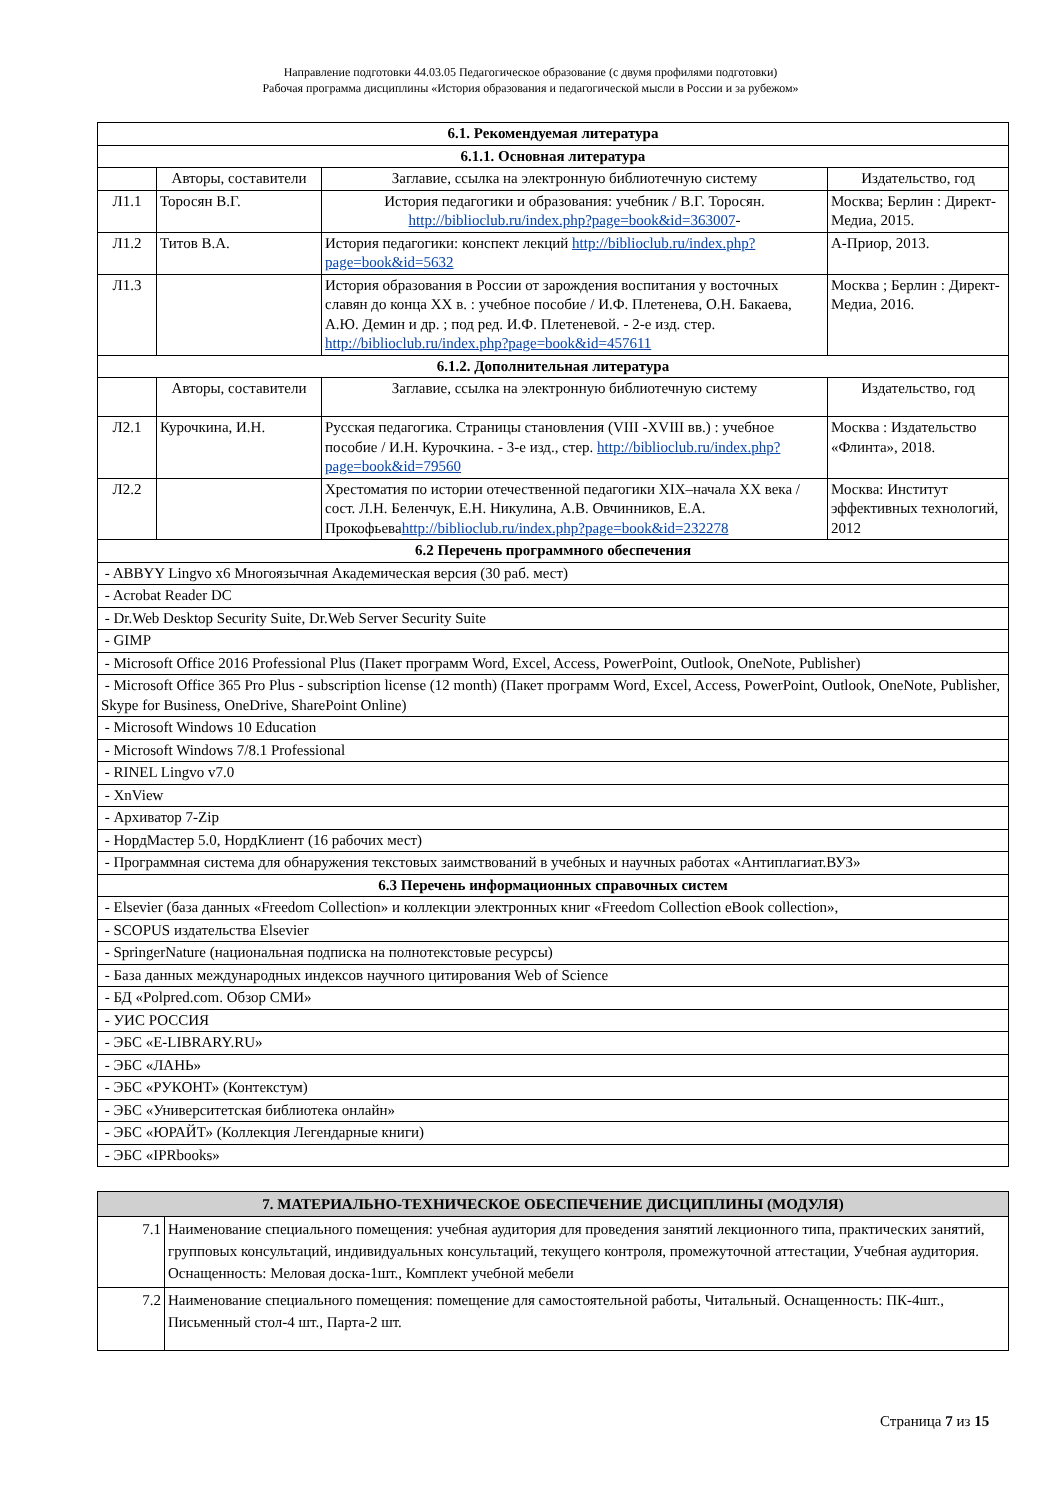Направление подготовки 44.03.05 Педагогическое образование (с двумя профилями подготовки)
Рабочая программа дисциплины «История образования и педагогической мысли в России и за рубежом»
| 6.1. Рекомендуемая литература | | | |
| --- | --- | --- | --- |
| 6.1.1. Основная литература | | | |
| | Авторы, составители | Заглавие, ссылка на электронную библиотечную систему | Издательство, год |
| Л1.1 | Торосян В.Г. | История педагогики и образования: учебник / В.Г. Торосян. http://biblioclub.ru/index.php?page=book&id=363007 - | Москва; Берлин : Директ-Медиа, 2015. |
| Л1.2 | Титов В.А. | История педагогики: конспект лекций http://biblioclub.ru/index.php?page=book&id=5632 | А-Приор, 2013. |
| Л1.3 | | История образования в России от зарождения воспитания у восточных славян до конца XX в. : учебное пособие / И.Ф. Плетенева, О.Н. Бакаева, А.Ю. Демин и др. ; под ред. И.Ф. Плетеневой. - 2-е изд. стер. http://biblioclub.ru/index.php?page=book&id=457611 | Москва ; Берлин : Директ-Медиа, 2016. |
| 6.1.2. Дополнительная литература | | | |
| | Авторы, составители | Заглавие, ссылка на электронную библиотечную систему | Издательство, год |
| Л2.1 | Курочкина, И.Н. | Русская педагогика. Страницы становления (VIII -XVIII вв.) : учебное пособие / И.Н. Курочкина. - 3-е изд., стер. http://biblioclub.ru/index.php?page=book&id=79560 | Москва : Издательство «Флинта», 2018. |
| Л2.2 | | Хрестоматия по истории отечественной педагогики XIX–начала XX века / сост. Л.Н. Беленчук, Е.Н. Никулина, А.В. Овчинников, Е.А. Прокофьева http://biblioclub.ru/index.php?page=book&id=232278 | Москва: Институт эффективных технологий, 2012 |
| 6.2 Перечень программного обеспечения | | | |
| - ABBYY Lingvo x6 Многоязычная Академическая версия (30 раб. мест) | | | |
| - Acrobat Reader DC | | | |
| - Dr.Web Desktop Security Suite, Dr.Web Server Security Suite | | | |
| - GIMP | | | |
| - Microsoft Office 2016 Professional Plus (Пакет программ Word, Excel, Access, PowerPoint, Outlook, OneNote, Publisher) | | | |
| - Microsoft Office 365 Pro Plus - subscription license (12 month) (Пакет программ Word, Excel, Access, PowerPoint, Outlook, OneNote, Publisher, Skype for Business, OneDrive, SharePoint Online) | | | |
| - Microsoft Windows 10 Education | | | |
| - Microsoft Windows 7/8.1 Professional | | | |
| - RINEL Lingvo v7.0 | | | |
| - XnView | | | |
| - Архиватор 7-Zip | | | |
| - НордМастер 5.0, НордКлиент (16 рабочих мест) | | | |
| - Программная система для обнаружения текстовых заимствований в учебных и научных работах «Антиплагиат.ВУЗ» | | | |
| 6.3 Перечень информационных справочных систем | | | |
| - Elsevier (база данных «Freedom Collection» и коллекции электронных книг «Freedom Collection eBook collection», | | | |
| - SCOPUS издательства Elsevier | | | |
| - SpringerNature (национальная подписка на полнотекстовые ресурсы) | | | |
| - База данных международных индексов научного цитирования Web of Science | | | |
| - БД «Polpred.com. Обзор СМИ» | | | |
| - УИС РОССИЯ | | | |
| - ЭБС «E-LIBRARY.RU» | | | |
| - ЭБС «ЛАНЬ» | | | |
| - ЭБС «РУКОНТ» (Контекстум) | | | |
| - ЭБС «Университетская библиотека онлайн» | | | |
| - ЭБС «ЮРАЙТ» (Коллекция Легендарные книги) | | | |
| - ЭБС «IPRbooks» | | | |
| 7. МАТЕРИАЛЬНО-ТЕХНИЧЕСКОЕ ОБЕСПЕЧЕНИЕ ДИСЦИПЛИНЫ (МОДУЛЯ) | |
| --- | --- |
| 7.1 | Наименование специального помещения: учебная аудитория для проведения занятий лекционного типа, практических занятий, групповых консультаций, индивидуальных консультаций, текущего контроля, промежуточной аттестации, Учебная аудитория. Оснащенность: Меловая доска-1шт., Комплект учебной мебели |
| 7.2 | Наименование специального помещения: помещение для самостоятельной работы, Читальный. Оснащенность: ПК-4шт., Письменный стол-4 шт., Парта-2 шт. |
Страница 7 из 15